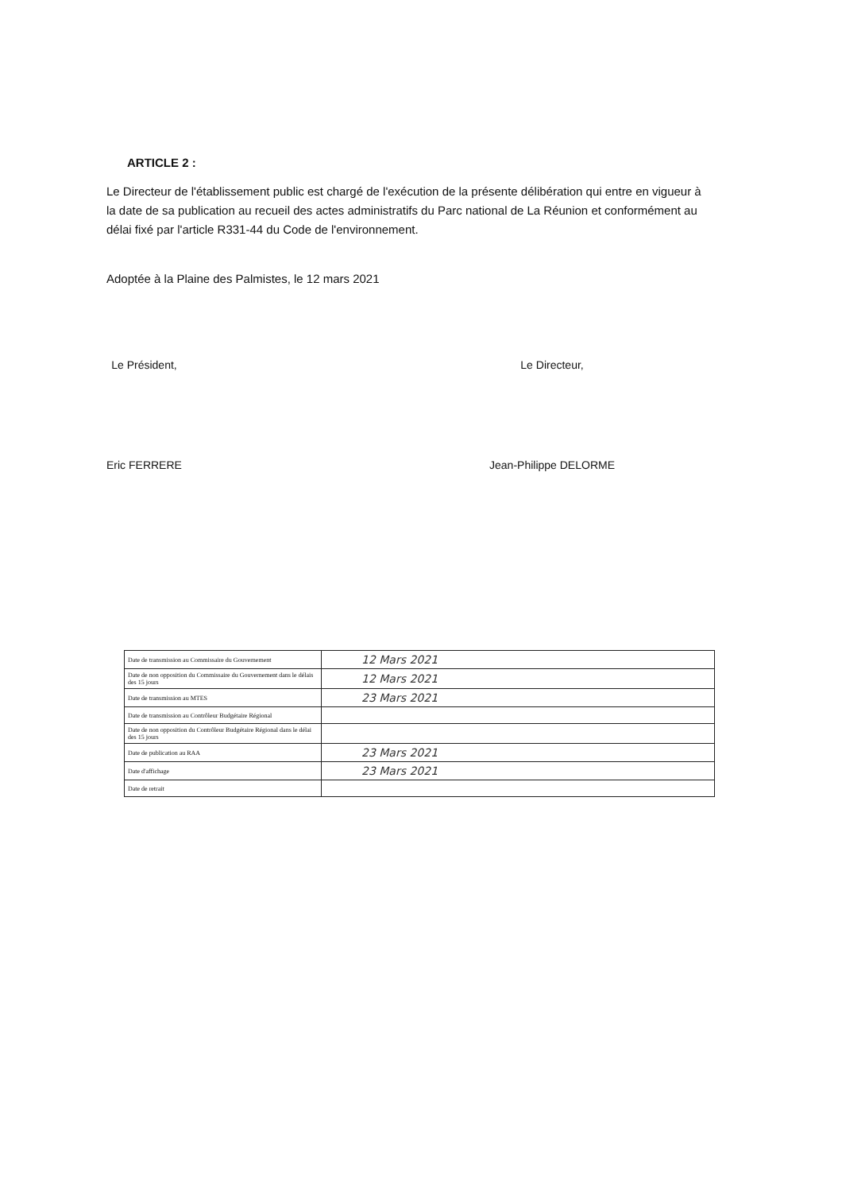ARTICLE 2 :
Le Directeur de l'établissement public est chargé de l'exécution de la présente délibération qui entre en vigueur à la date de sa publication au recueil des actes administratifs du Parc national de La Réunion et conformément au délai fixé par l'article R331-44 du Code de l'environnement.
Adoptée à la Plaine des Palmistes, le 12 mars 2021
Le Président,
Eric FERRERE
Le Directeur,
Jean-Philippe DELORME
| Date de transmission au Commissaire du Gouvernement | 12 Mars 2021 |
| Date de non opposition du Commissaire du Gouvernement dans le délais des 15 jours | 12 Mars 2021 |
| Date de transmission au MTES | 23 Mars 2021 |
| Date de transmission au Contrôleur Budgétaire Régional | |
| Date de non opposition du Contrôleur Budgétaire Régional dans le délai des 15 jours | |
| Date de publication au RAA | 23 Mars 2021 |
| Date d'affichage | 23 Mars 2021 |
| Date de retrait | |